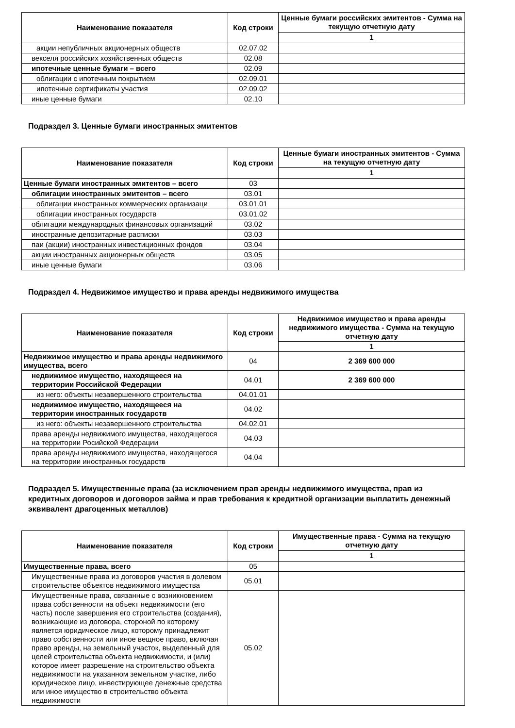| Наименование показателя | Код строки | Ценные бумаги российских эмитентов - Сумма на текущую отчетную дату |
| --- | --- | --- |
| | | 1 |
| акции непубличных акционерных обществ | 02.07.02 | |
| векселя российских хозяйственных обществ | 02.08 | |
| ипотечные ценные бумаги – всего | 02.09 | |
| облигации с ипотечным покрытием | 02.09.01 | |
| ипотечные сертификаты участия | 02.09.02 | |
| иные ценные бумаги | 02.10 | |
Подраздел 3. Ценные бумаги иностранных эмитентов
| Наименование показателя | Код строки | Ценные бумаги иностранных эмитентов - Сумма на текущую отчетную дату |
| --- | --- | --- |
| | | 1 |
| Ценные бумаги иностранных эмитентов – всего | 03 | |
| облигации иностранных эмитентов – всего | 03.01 | |
| облигации иностранных коммерческих организаци | 03.01.01 | |
| облигации иностранных государств | 03.01.02 | |
| облигации международных финансовых организаций | 03.02 | |
| иностранные депозитарные расписки | 03.03 | |
| паи (акции) иностранных инвестиционных фондов | 03.04 | |
| акции иностранных акционерных обществ | 03.05 | |
| иные ценные бумаги | 03.06 | |
Подраздел 4. Недвижимое имущество и права аренды недвижимого имущества
| Наименование показателя | Код строки | Недвижимое имущество и права аренды недвижимого имущества - Сумма на текущую отчетную дату |
| --- | --- | --- |
| | | 1 |
| Недвижимое имущество и права аренды недвижимого имущества, всего | 04 | 2 369 600 000 |
| недвижимое имущество, находящееся на территории Российской Федерации | 04.01 | 2 369 600 000 |
| из него: объекты незавершенного строительства | 04.01.01 | |
| недвижимое имущество, находящееся на территории иностранных государств | 04.02 | |
| из него: объекты незавершенного строительства | 04.02.01 | |
| права аренды недвижимого имущества, находящегося на территории Росийской Федерации | 04.03 | |
| права аренды недвижимого имущества, находящегося на территории иностранных государств | 04.04 | |
Подраздел 5. Имущественные права (за исключением прав аренды недвижимого имущества, прав из кредитных договоров и договоров займа и прав требования к кредитной организации выплатить денежный эквивалент драгоценных металлов)
| Наименование показателя | Код строки | Имущественные права - Сумма на текущую отчетную дату |
| --- | --- | --- |
| | | 1 |
| Имущественные права, всего | 05 | |
| Имущественные права из договоров участия в долевом строительстве объектов недвижимого имущества | 05.01 | |
| Имущественные права, связанные с возникновением права собственности на объект недвижимости (его часть) после завершения его строительства (создания), возникающие из договора, стороной по которому является юридическое лицо, которому принадлежит право собственности или иное вещное право, включая право аренды, на земельный участок, выделенный для целей строительства объекта недвижимости, и (или) которое имеет разрешение на строительство объекта недвижимости на указанном земельном участке, либо юридическое лицо, инвестирующее денежные средства или иное имущество в строительство объекта недвижимости | 05.02 | |